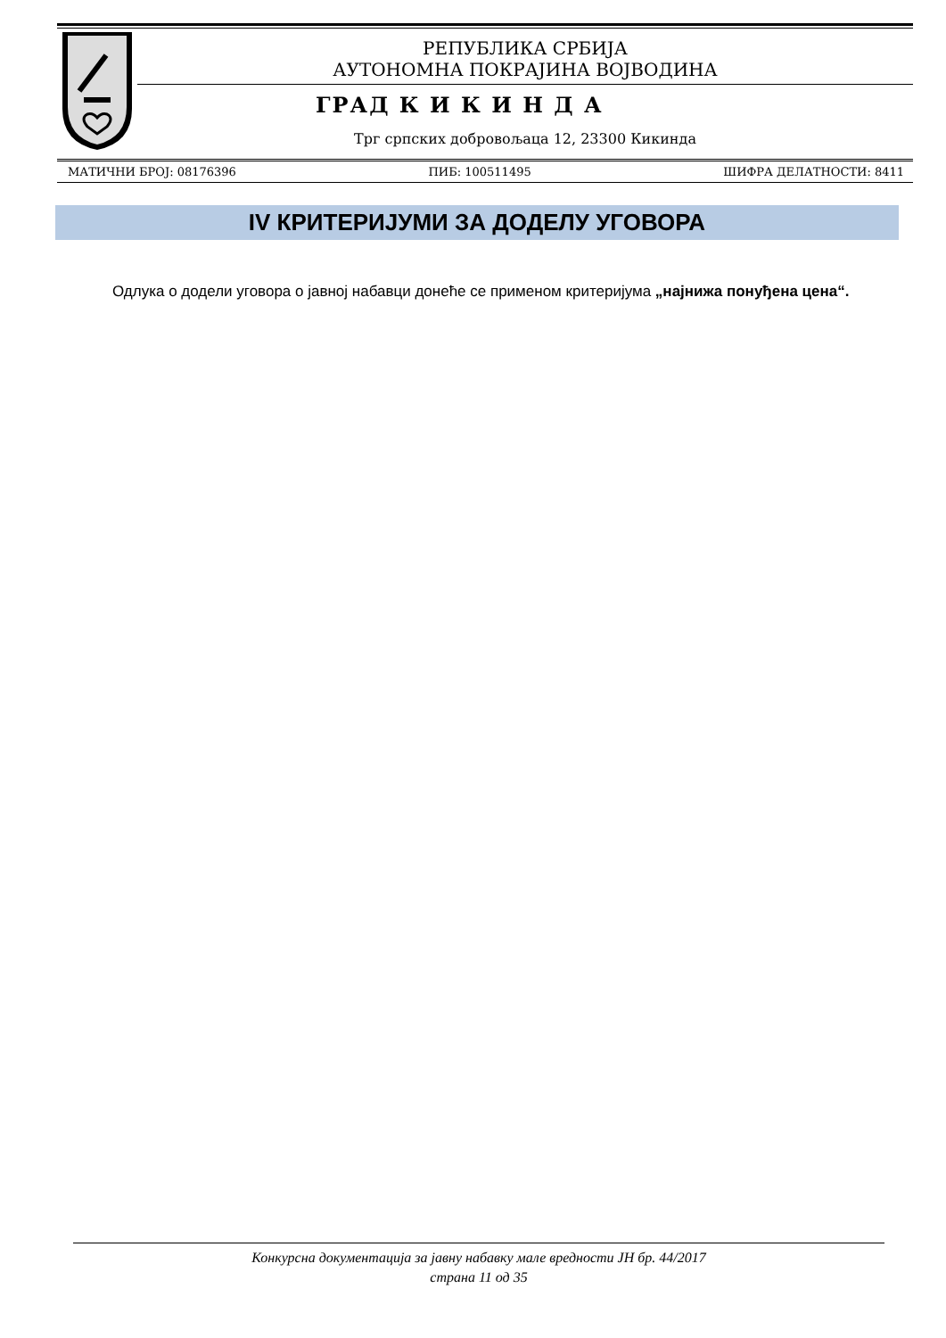РЕПУБЛИКА СРБИЈА
АУТОНОМНА ПОКРАЈИНА ВОЈВОДИНА
ГРАД К И К И Н Д А
Трг српских добровољаца 12, 23300 Кикинда
МАТИЧНИ БРОЈ: 08176396 ПИБ: 100511495 ШИФРА ДЕЛАТНОСТИ: 8411
IV КРИТЕРИЈУМИ ЗА ДОДЕЛУ УГОВОРА
Одлука о додели уговора о јавној набавци донеће се применом критеријума „најнижа понуђена цена“.
Конкурсна документација за јавну набавку мале вредности ЈН бр. 44/2017
страна 11 од 35